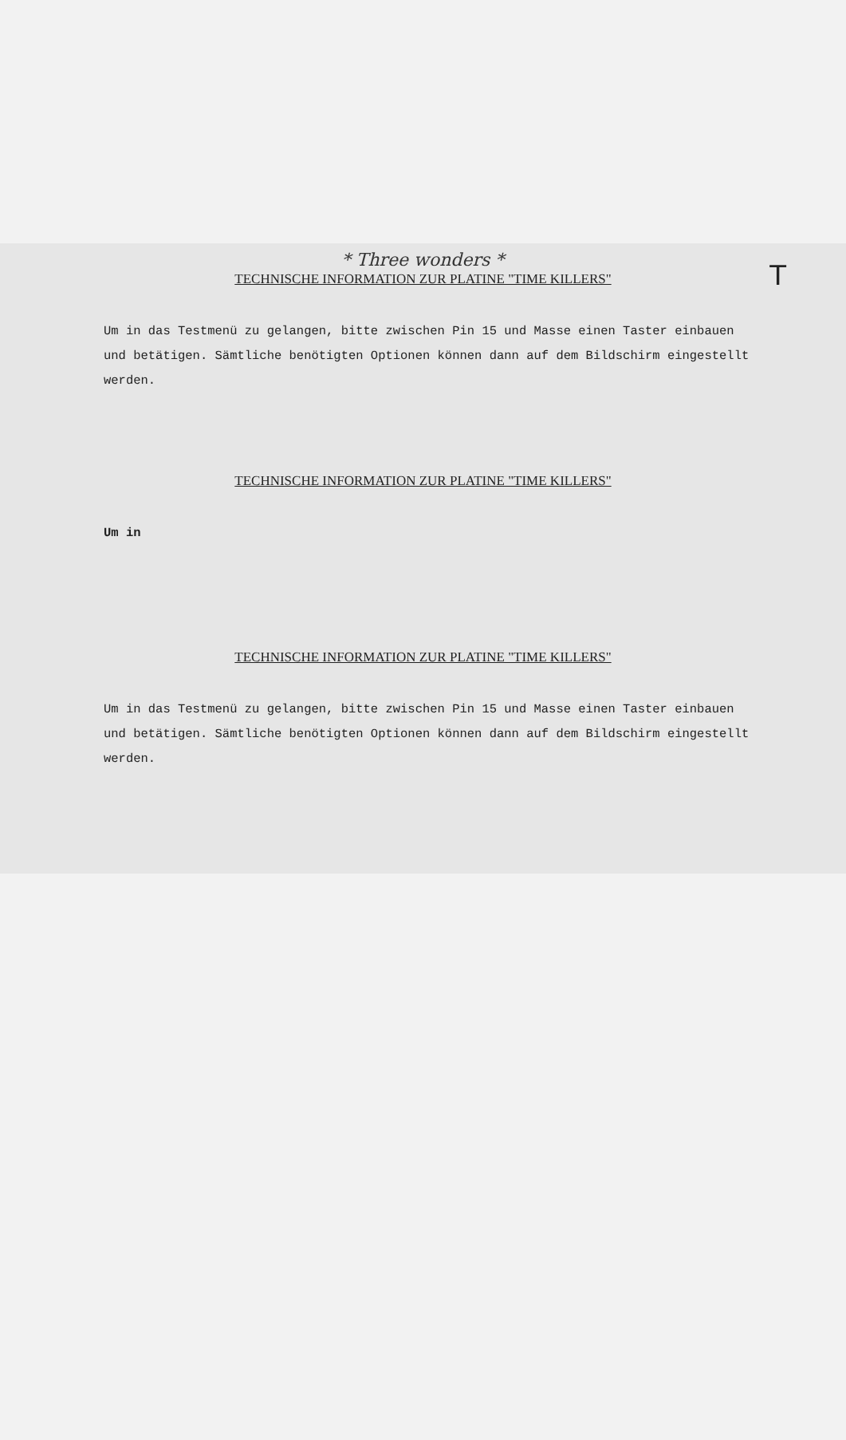* Three wonders *
T
TECHNISCHE INFORMATION ZUR PLATINE "TIME KILLERS"
Um in das Testmenü zu gelangen, bitte zwischen Pin 15 und Masse einen Taster einbauen und betätigen. Sämtliche benötigten Optionen können dann auf dem Bildschirm eingestellt werden.
TECHNISCHE INFORMATION ZUR PLATINE "TIME KILLERS"
Um in
TECHNISCHE INFORMATION ZUR PLATINE "TIME KILLERS"
Um in das Testmenü zu gelangen, bitte zwischen Pin 15 und Masse einen Taster einbauen und betätigen. Sämtliche benötigten Optionen können dann auf dem Bildschirm eingestellt werden.